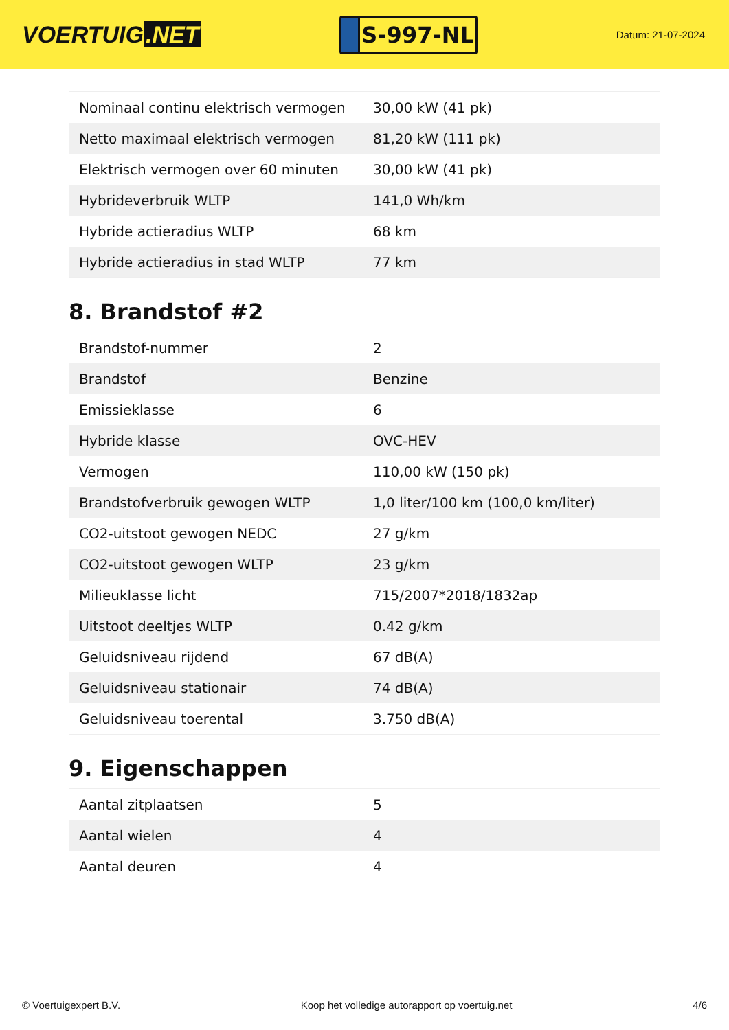VOERTUIG.NET
S-997-NL
Datum: 21-07-2024
| Nominaal continu elektrisch vermogen | 30,00 kW (41 pk) |
| Netto maximaal elektrisch vermogen | 81,20 kW (111 pk) |
| Elektrisch vermogen over 60 minuten | 30,00 kW (41 pk) |
| Hybrideverbruik WLTP | 141,0 Wh/km |
| Hybride actieradius WLTP | 68 km |
| Hybride actieradius in stad WLTP | 77 km |
8. Brandstof #2
| Brandstof-nummer | 2 |
| Brandstof | Benzine |
| Emissieklasse | 6 |
| Hybride klasse | OVC-HEV |
| Vermogen | 110,00 kW (150 pk) |
| Brandstofverbruik gewogen WLTP | 1,0 liter/100 km (100,0 km/liter) |
| CO2-uitstoot gewogen NEDC | 27 g/km |
| CO2-uitstoot gewogen WLTP | 23 g/km |
| Milieuklasse licht | 715/2007*2018/1832ap |
| Uitstoot deeltjes WLTP | 0.42 g/km |
| Geluidsniveau rijdend | 67 dB(A) |
| Geluidsniveau stationair | 74 dB(A) |
| Geluidsniveau toerental | 3.750 dB(A) |
9. Eigenschappen
| Aantal zitplaatsen | 5 |
| Aantal wielen | 4 |
| Aantal deuren | 4 |
© Voertuigexpert B.V. Koop het volledige autorapport op voertuig.net 4/6